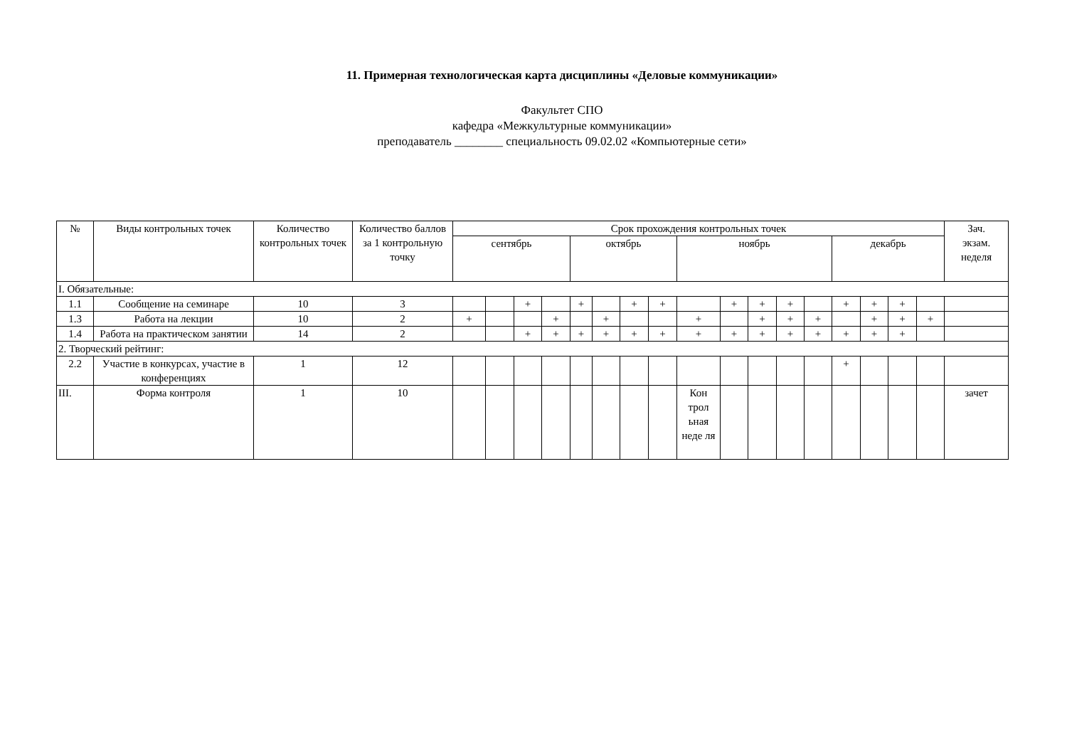11. Примерная технологическая карта дисциплины «Деловые коммуникации»
Факультет СПО
кафедра «Межкультурные коммуникации»
преподаватель ________ специальность 09.02.02 «Компьютерные сети»
| № | Виды контрольных точек | Количество контрольных точек | Количество баллов за 1 контрольную точку | Срок прохождения контрольных точек | | | | | | | | | | | | | | | | | Зач. экзам. неделя |
| --- | --- | --- | --- | --- | --- | --- | --- | --- | --- | --- | --- | --- | --- | --- | --- | --- | --- | --- | --- | --- | --- |
| | | | | сентябрь | | | | октябрь | | | | ноябрь | | | | | декабрь | | | | |
| I. Обязательные: | | | | | | | | | | | | | | | | | | | | | |
| 1.1 | Сообщение на семинаре | 10 | 3 | | | + | | + | | + | + | | + | + | + | | + | + | + | | |
| 1.3 | Работа на лекции | 10 | 2 | + | | | + | | + | | | + | | + | + | + | | + | + | + | |
| 1.4 | Работа на практическом занятии | 14 | 2 | | | + | + | + | + | + | + | + | + | + | + | + | + | + | + | | |
| 2. Творческий рейтинг: | | | | | | | | | | | | | | | | | | | | | |
| 2.2 | Участие в конкурсах, участие в конференциях | 1 | 12 | | | | | | | | | | | | | | + | | | | |
| III. | Форма контроля | 1 | 10 | | | | | | | | | Кон трол ьная неде ля | | | | | | | | | зачет |